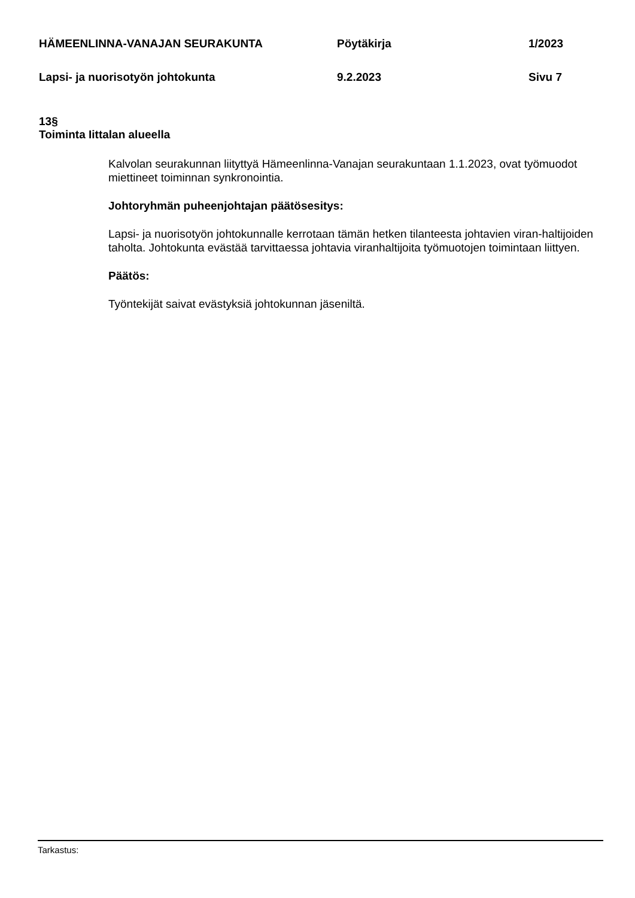HÄMEENLINNA-VANAJAN SEURAKUNTA Pöytäkirja 1/2023
Lapsi- ja nuorisotyön johtokunta 9.2.2023 Sivu 7
13§
Toiminta Iittalan alueella
Kalvolan seurakunnan liityttyä Hämeenlinna-Vanajan seurakuntaan 1.1.2023, ovat työmuodot miettineet toiminnan synkronointia.
Johtoryhmän puheenjohtajan päätösesitys:
Lapsi- ja nuorisotyön johtokunnalle kerrotaan tämän hetken tilanteesta johtavien viran-haltijoiden taholta. Johtokunta evästää tarvittaessa johtavia viranhaltijoita työmuotojen toimintaan liittyen.
Päätös:
Työntekijät saivat evästyksiä johtokunnan jäseniltä.
Tarkastus: